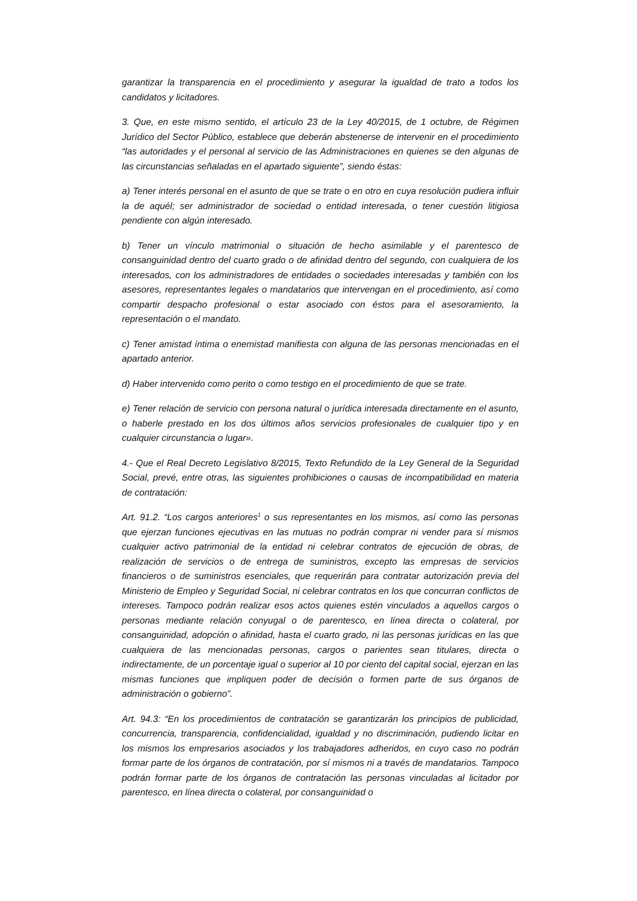garantizar la transparencia en el procedimiento y asegurar la igualdad de trato a todos los candidatos y licitadores.
3. Que, en este mismo sentido, el artículo 23 de la Ley 40/2015, de 1 octubre, de Régimen Jurídico del Sector Público, establece que deberán abstenerse de intervenir en el procedimiento “las autoridades y el personal al servicio de las Administraciones en quienes se den algunas de las circunstancias señaladas en el apartado siguiente”, siendo éstas:
a) Tener interés personal en el asunto de que se trate o en otro en cuya resolución pudiera influir la de aquél; ser administrador de sociedad o entidad interesada, o tener cuestión litigiosa pendiente con algún interesado.
b) Tener un vínculo matrimonial o situación de hecho asimilable y el parentesco de consanguinidad dentro del cuarto grado o de afinidad dentro del segundo, con cualquiera de los interesados, con los administradores de entidades o sociedades interesadas y también con los asesores, representantes legales o mandatarios que intervengan en el procedimiento, así como compartir despacho profesional o estar asociado con éstos para el asesoramiento, la representación o el mandato.
c) Tener amistad íntima o enemistad manifiesta con alguna de las personas mencionadas en el apartado anterior.
d) Haber intervenido como perito o como testigo en el procedimiento de que se trate.
e) Tener relación de servicio con persona natural o jurídica interesada directamente en el asunto, o haberle prestado en los dos últimos años servicios profesionales de cualquier tipo y en cualquier circunstancia o lugar».
4.- Que el Real Decreto Legislativo 8/2015, Texto Refundido de la Ley General de la Seguridad Social, prevé, entre otras, las siguientes prohibiciones o causas de incompatibilidad en materia de contratación:
Art. 91.2. “Los cargos anteriores<sup>1</sup> o sus representantes en los mismos, así como las personas que ejerzan funciones ejecutivas en las mutuas no podrán comprar ni vender para sí mismos cualquier activo patrimonial de la entidad ni celebrar contratos de ejecución de obras, de realización de servicios o de entrega de suministros, excepto las empresas de servicios financieros o de suministros esenciales, que requerirán para contratar autorización previa del Ministerio de Empleo y Seguridad Social, ni celebrar contratos en los que concurran conflictos de intereses. Tampoco podrán realizar esos actos quienes estén vinculados a aquellos cargos o personas mediante relación conyugal o de parentesco, en línea directa o colateral, por consanguinidad, adopción o afinidad, hasta el cuarto grado, ni las personas jurídicas en las que cualquiera de las mencionadas personas, cargos o parientes sean titulares, directa o indirectamente, de un porcentaje igual o superior al 10 por ciento del capital social, ejerzan en las mismas funciones que impliquen poder de decisión o formen parte de sus órganos de administración o gobierno”.
Art. 94.3: “En los procedimientos de contratación se garantizarán los principios de publicidad, concurrencia, transparencia, confidencialidad, igualdad y no discriminación, pudiendo licitar en los mismos los empresarios asociados y los trabajadores adheridos, en cuyo caso no podrán formar parte de los órganos de contratación, por sí mismos ni a través de mandatarios. Tampoco podrán formar parte de los órganos de contratación las personas vinculadas al licitador por parentesco, en línea directa o colateral, por consanguinidad o